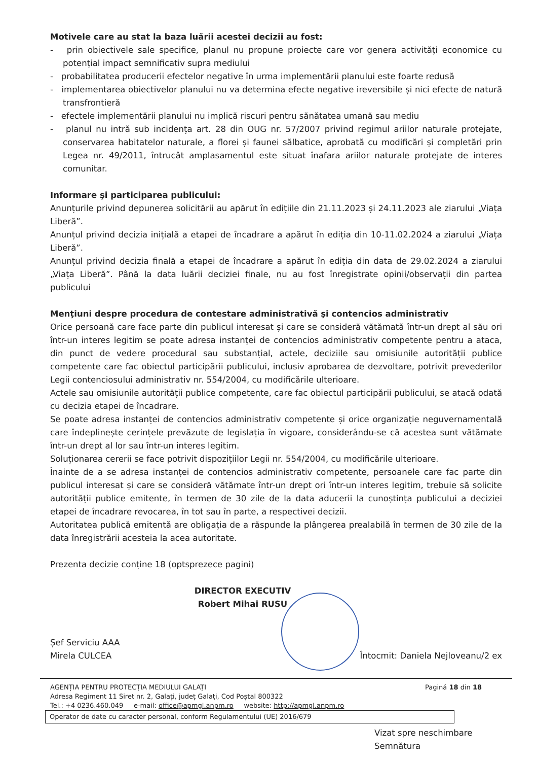Motivele care au stat la baza luării acestei decizii au fost:
- prin obiectivele sale specifice, planul nu propune proiecte care vor genera activități economice cu potențial impact semnificativ supra mediului
- probabilitatea producerii efectelor negative în urma implementării planului este foarte redusă
- implementarea obiectivelor planului nu va determina efecte negative ireversibile și nici efecte de natură transfrontieră
- efectele implementării planului nu implică riscuri pentru sănătatea umană sau mediu
- planul nu intră sub incidența art. 28 din OUG nr. 57/2007 privind regimul ariilor naturale protejate, conservarea habitatelor naturale, a florei și faunei sălbatice, aprobată cu modificări și completări prin Legea nr. 49/2011, întrucât amplasamentul este situat înafara ariilor naturale protejate de interes comunitar.
Informare şi participarea publicului:
Anunțurile privind depunerea solicitării au apărut în edițiile din 21.11.2023 și 24.11.2023 ale ziarului „Viața Liberă”.
Anunțul privind decizia inițială a etapei de încadrare a apărut în ediția din 10-11.02.2024 a ziarului „Viața Liberă”.
Anunțul privind decizia finală a etapei de încadrare a apărut în ediția din data de 29.02.2024 a ziarului „Viața Liberă”. Până la data luării deciziei finale, nu au fost înregistrate opinii/observații din partea publicului
Menţiuni despre procedura de contestare administrativă şi contencios administrativ
Orice persoană care face parte din publicul interesat și care se consideră vătămată într-un drept al său ori într-un interes legitim se poate adresa instanței de contencios administrativ competente pentru a ataca, din punct de vedere procedural sau substanțial, actele, deciziile sau omisiunile autorității publice competente care fac obiectul participării publicului, inclusiv aprobarea de dezvoltare, potrivit prevederilor Legii contenciosului administrativ nr. 554/2004, cu modificările ulterioare.
Actele sau omisiunile autorității publice competente, care fac obiectul participării publicului, se atacă odată cu decizia etapei de încadrare.
Se poate adresa instanței de contencios administrativ competente și orice organizație neguvernamentală care îndeplinește cerințele prevăzute de legislația în vigoare, considerându-se că acestea sunt vătămate într-un drept al lor sau într-un interes legitim.
Soluționarea cererii se face potrivit dispozițiilor Legii nr. 554/2004, cu modificările ulterioare.
Înainte de a se adresa instanței de contencios administrativ competente, persoanele care fac parte din publicul interesat și care se consideră vătămate într-un drept ori într-un interes legitim, trebuie să solicite autorității publice emitente, în termen de 30 zile de la data aducerii la cunoștința publicului a deciziei etapei de încadrare revocarea, în tot sau în parte, a respectivei decizii.
Autoritatea publică emitentă are obligația de a răspunde la plângerea prealabilă în termen de 30 zile de la data înregistrării acesteia la acea autoritate.
Prezenta decizie conține 18 (optsprezece pagini)
DIRECTOR EXECUTIV
Robert Mihai RUSU
Șef Serviciu AAA
Mirela CULCEA
Întocmit: Daniela Nejloveanu/2 ex
AGENȚIA PENTRU PROTECȚIA MEDIULUI GALAȚI
Adresa Regiment 11 Siret nr. 2, Galați, județ Galați, Cod Poștal 800322
Tel.: +4 0236.460.049 e-mail: office@apmgl.anpm.ro website: http://apmgl.anpm.ro
Pagină 18 din 18
Operator de date cu caracter personal, conform Regulamentului (UE) 2016/679
Vizat spre neschimbare
Semnătura